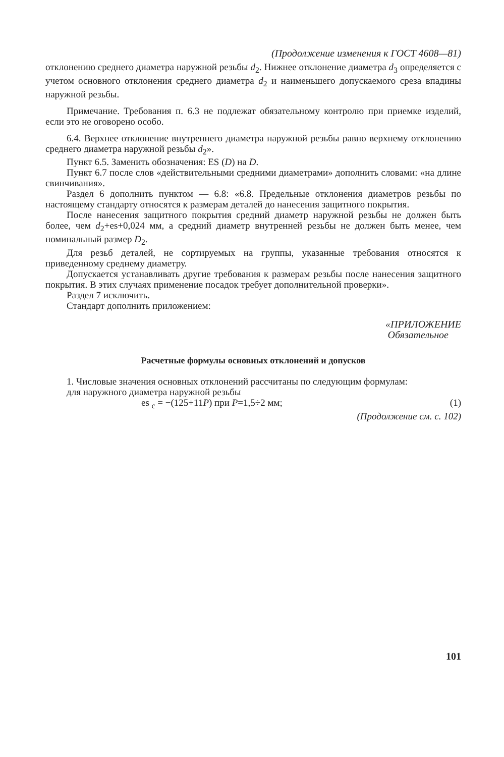(Продолжение изменения к ГОСТ 4608—81)
отклонению среднего диаметра наружной резьбы d<sub>2</sub>. Нижнее отклонение диаметра d<sub>3</sub> определяется с учетом основного отклонения среднего диаметра d<sub>2</sub> и наименьшего допускаемого среза впадины наружной резьбы.
Примечание. Требования п. 6.3 не подлежат обязательному контролю при приемке изделий, если это не оговорено особо.
6.4. Верхнее отклонение внутреннего диаметра наружной резьбы равно верхнему отклонению среднего диаметра наружной резьбы d<sub>2</sub>».
Пункт 6.5. Заменить обозначения: ES (D) на D.
Пункт 6.7 после слов «действительными средними диаметрами» дополнить словами: «на длине свинчивания».
Раздел 6 дополнить пунктом — 6.8: «6.8. Предельные отклонения диаметров резьбы по настоящему стандарту относятся к размерам деталей до нанесения защитного покрытия.
После нанесения защитного покрытия средний диаметр наружной резьбы не должен быть более, чем d<sub>2</sub>+es+0,024 мм, а средний диаметр внутренней резьбы не должен быть менее, чем номинальный размер D<sub>2</sub>.
Для резьб деталей, не сортируемых на группы, указанные требования относятся к приведенному среднему диаметру.
Допускается устанавливать другие требования к размерам резьбы после нанесения защитного покрытия. В этих случаях применение посадок требует дополнительной проверки».
Раздел 7 исключить.
Стандарт дополнить приложением:
«ПРИЛОЖЕНИЕ
Обязательное
Расчетные формулы основных отклонений и допусков
1. Числовые значения основных отклонений рассчитаны по следующим формулам:
для наружного диаметра наружной резьбы
es <sub>c</sub> = −(125+11P) при P=1,5÷2 мм; (1)
(Продолжение см. с. 102)
101